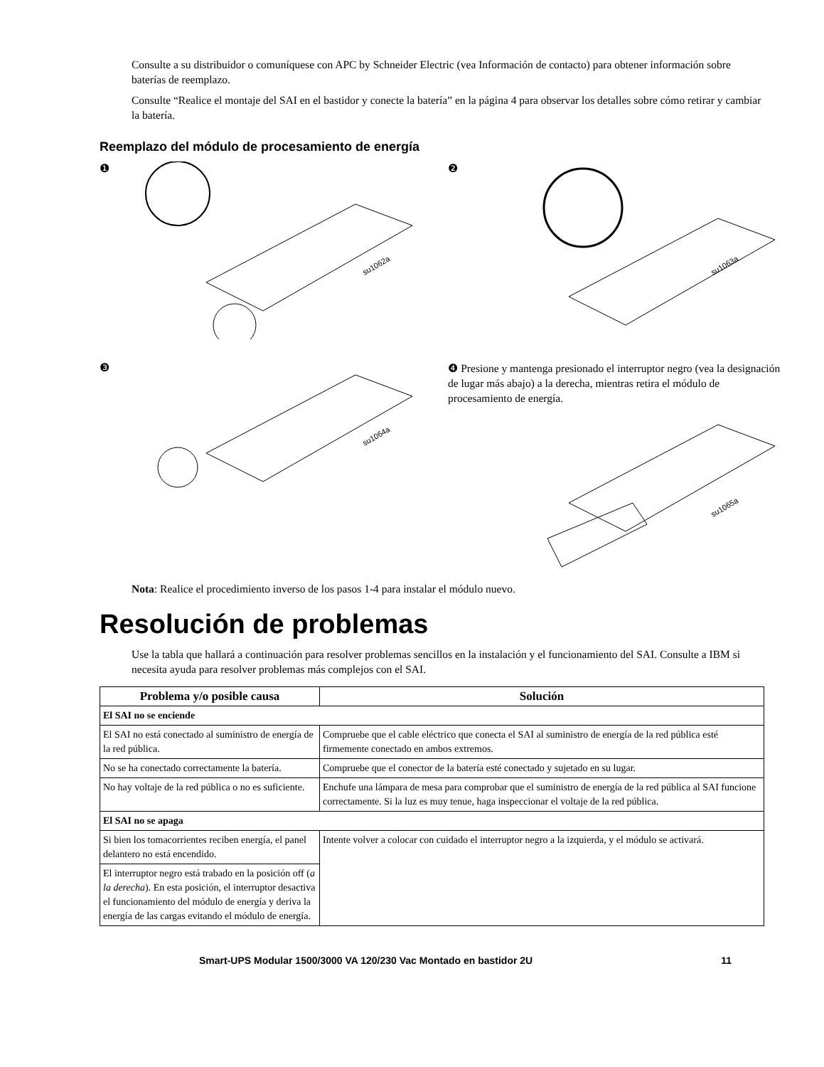Consulte a su distribuidor o comuníquese con APC by Schneider Electric (vea Información de contacto) para obtener información sobre baterías de reemplazo.
Consulte “Realice el montaje del SAI en el bastidor y conecte la batería” en la página 4 para observar los detalles sobre cómo retirar y cambiar la batería.
Reemplazo del módulo de procesamiento de energía
❶
su1062a
❷
su1063a
❸
su1064a
❹ Presione y mantenga presionado el interruptor negro (vea la designación de lugar más abajo) a la derecha, mientras retira el módulo de procesamiento de energía.
su1065a
Nota: Realice el procedimiento inverso de los pasos 1-4 para instalar el módulo nuevo.
Resolución de problemas
Use la tabla que hallará a continuación para resolver problemas sencillos en la instalación y el funcionamiento del SAI. Consulte a IBM si necesita ayuda para resolver problemas más complejos con el SAI.
| Problema y/o posible causa | Solución |
| --- | --- |
| El SAI no se enciende | |
| El SAI no está conectado al suministro de energía de la red pública. | Compruebe que el cable eléctrico que conecta el SAI al suministro de energía de la red pública esté firmemente conectado en ambos extremos. |
| No se ha conectado correctamente la batería. | Compruebe que el conector de la batería esté conectado y sujetado en su lugar. |
| No hay voltaje de la red pública o no es suficiente. | Enchufe una lámpara de mesa para comprobar que el suministro de energía de la red pública al SAI funcione correctamente. Si la luz es muy tenue, haga inspeccionar el voltaje de la red pública. |
| El SAI no se apaga | |
| Si bien los tomacorrientes reciben energía, el panel delantero no está encendido. | Intente volver a colocar con cuidado el interruptor negro a la izquierda, y el módulo se activará. |
| El interruptor negro está trabado en la posición off ( a la derecha ). En esta posición, el interruptor desactiva el funcionamiento del módulo de energía y deriva la energía de las cargas evitando el módulo de energía. | |
Smart-UPS Modular 1500/3000 VA 120/230 Vac Montado en bastidor 2U 11